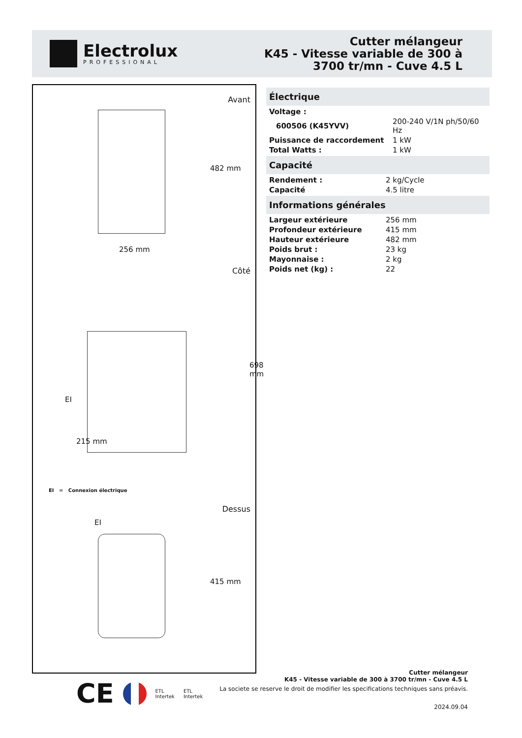Electrolux
PROFESSIONAL
Cutter mélangeur
K45 - Vitesse variable de 300 à
3700 tr/mn - Cuve 4.5 L
Avant
256 mm
482 mm
Côté
EI
215 mm
698 mm
EI = Connexion électrique
Dessus
EI
415 mm
Électrique
| Voltage : | |
| 600506 (K45YVV) | 200-240 V/1N ph/50/60 Hz |
| Puissance de raccordement | 1 kW |
| Total Watts : | 1 kW |
Capacité
| Rendement : | 2 kg/Cycle |
| Capacité | 4.5 litre |
Informations générales
| Largeur extérieure | 256 mm |
| Profondeur extérieure | 415 mm |
| Hauteur extérieure | 482 mm |
| Poids brut : | 23 kg |
| Mayonnaise : | 2 kg |
| Poids net (kg) : | 22 |
CE ETL
Intertek ETL
Intertek
Cutter mélangeur
K45 - Vitesse variable de 300 à 3700 tr/mn - Cuve 4.5 L
La societe se reserve le droit de modifier les specifications techniques sans préavis.
2024.09.04